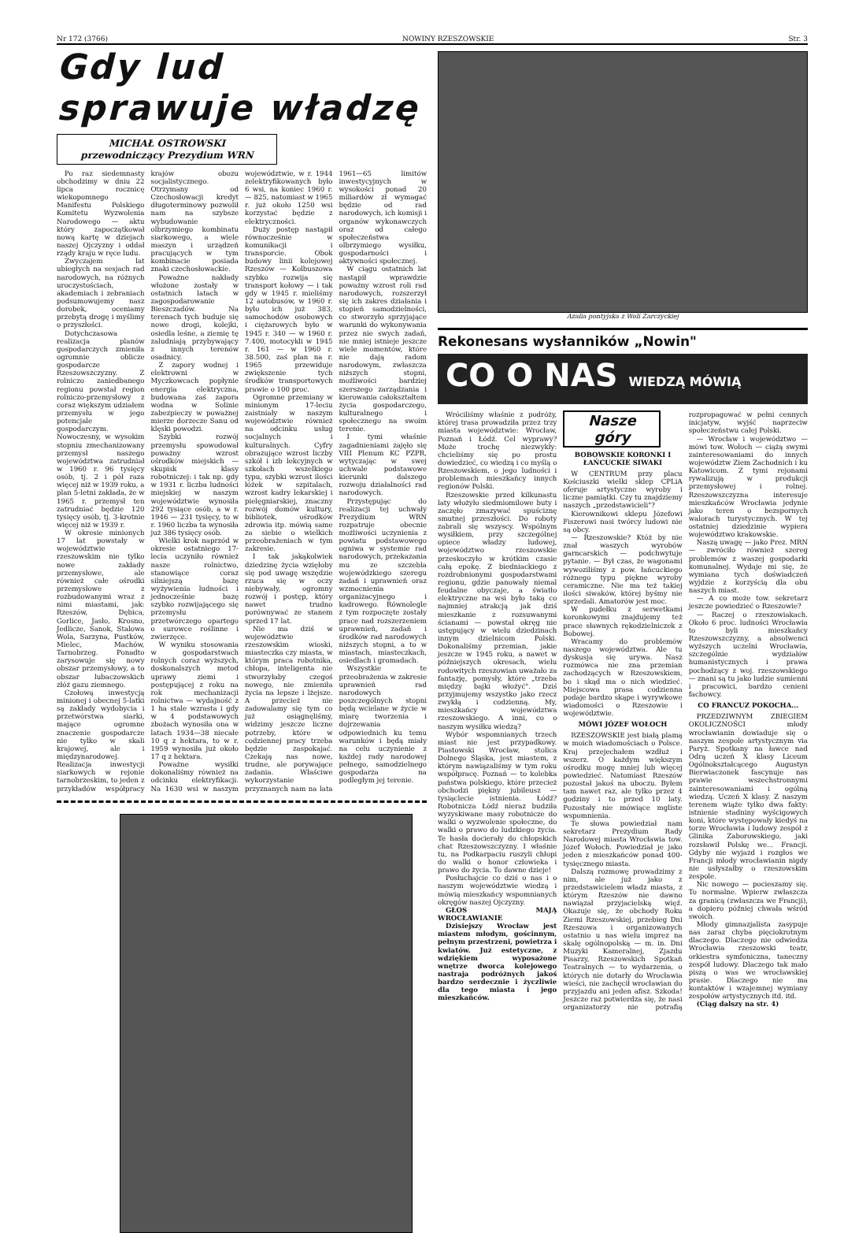Nr 172 (3766) NOWINY RZESZOWSKIE Str. 3
Gdy lud sprawuje władzę
MICHAŁ OSTROWSKI
przewodniczący Prezydium WRN
Po raz siedemnasty obchodzimy w dniu 22 lipca rocznicę wiekopomnego Manifestu Polskiego Komitetu Wyzwolenia Narodowego — aktu który zapoczątkował nową kartę w dziejach naszej Ojczyzny i oddał rządy kraju w ręce ludu.
Zwyczajem lat ubiegłych na sesjach rad narodowych, na różnych uroczystościach, akademiach i zebraniach podsumowujemy nasz dorobek, oceniamy przebytą drogę i myślimy o przyszłości.
Dotychczasowa realizacja planów gospodarczych zmieniła ogromnie oblicze gospodarcze Rzeszowszczyzny. Z rolniczo zaniedbanego regionu powstał region rolniczo-przemysłowy z coraz większym udziałem przemysłu w jego potencjale gospodarczym. Nowoczesny, w wysokim stopniu zmechanizowany przemysł naszego województwa zatrudniał w 1960 r. 96 tysięcy osób, tj. 2 i pół raza więcej niż w 1939 roku, a plan 5-letni zakłada, że w 1965 r. przemysł ten zatrudniać będzie 120 tysięcy osób, tj. 3-krotnie więcej niż w 1939 r.
W okresie minionych 17 lat powstały w województwie rzeszowskim nie tylko nowe zakłady przemysłowe, ale również całe ośrodki przemysłowe z rozbudowanymi wraz z nimi miastami, jak: Rzeszów, Dębica, Gorlice, Jasło, Krosno, Jedlicze, Sanok, Stalowa Wola, Sarzyna, Pustków, Mielec, Machów, Tarnobrzeg. Ponadto zarysowuje się nowy obszar przemysłowy, a to obszar lubaczowskich złóż gazu ziemnego.
Czołową inwestycją minionej i obecnej 5-latki są zakłady wydobycia i przetwórstwa siarki, mające ogromne znaczenie gospodarcze nie tylko w skali krajowej, ale i międzynarodowej. Realizacja inwestycji siarkowych w rejonie tarnobrzeskim, to jeden z przykładów współpracy krajów obozu socjalistycznego. Otrzymany od Czechosłowacji kredyt długoterminowy pozwolił nam na szybsze wybudowanie olbrzymiego kombinatu siarkowego, a wiele maszyn i urządzeń pracujących w tym kombinacie posiada znaki czechosłowackie.
Poważne nakłady włożone zostały w ostatnich latach w zagospodarowanie Bieszczadów. Na terenach tych buduje się nowe drogi, kolejki, osiedla leśne, a ziemię tę zaludniają przybywający z innych terenów osadnicy.
Z zapory wodnej i elektrowni w Myczkowcach popłynie energia elektryczna, budowana zaś zapora wodna w Solinie zabezpieczy w poważnej mierze dorzecze Sanu od klęski powodzi.
Szybki rozwój przemysłu spowodował poważny wzrost ośrodków miejskich — skupisk klasy robotniczej: i tak np. gdy w 1931 r. liczba ludności miejskiej w naszym województwie wynosiła 292 tysiące osób, a w r. 1946 — 231 tysięcy, to w r. 1960 liczba ta wynosiła już 386 tysięcy osób.
Wielki krok naprzód w okresie ostatniego 17-lecia uczyniło również nasze rolnictwo, stanowiące coraz silniejszą bazę wyżywienia ludności i jednocześnie bazę szybko rozwijającego się przemysłu przetwórczego opartego o surowce roślinne i zwierzęce.
W wyniku stosowania w gospodarstwach rolnych coraz wyższych, doskonalszych metod uprawy ziemi i postępującej z roku na rok mechanizacji rolnictwa — wydajność z 1 ha stale wzrasta i gdy w 4 podstawowych zbożach wynosiła ona w latach 1934—38 niecałe 10 q z hektara, to w r. 1959 wynosiła już około 17 q z hektara.
Poważne wysiłki dokonaliśmy również na odcinku elektryfikacji. Na 1630 wsi w naszym województwie, w r. 1944 zelektryfikowanych było 6 wsi, na koniec 1960 r. — 825, natomiast w 1965 r. już około 1250 wsi korzystać będzie z elektryczności.
Duży postęp nastąpił równocześnie w komunikacji i transporcie. Obok budowy linii kolejowej Rzeszów — Kolbuszowa szybko rozwija się transport kołowy — i tak gdy w 1945 r. mieliśmy 12 autobusów, w 1960 r. było ich już 383, samochodów osobowych i ciężarowych było w 1945 r. 340 — w 1960 r. 7.400, motocykli w 1945 r. 161 — w 1960 r. 38.500, zaś plan na r. 1965 przewiduje zwiększenie tych środków transportowych prawie o 100 proc.
Ogromne przemiany w minionym 17-leciu zaistniały w naszym województwie również na odcinku usług socjalnych i kulturalnych. Cyfry obrazujące wzrost liczby szkół i izb lekcyjnych w szkołach wszelkiego typu, szybki wzrost ilości łóżek w szpitalach, wzrost kadry lekarskiej i pielęgniarskiej, znaczny rozwój domów kultury, bibliotek, ośrodków zdrowia itp. mówią same za siebie o wielkich przeobrażeniach w tym zakresie.
I tak jakąkolwiek dziedzinę życia wzięłoby się pod uwagę wszędzie rzuca się w oczy niebywały, ogromny rozwój i postęp, który nawet trudno porównywać ze stanem sprzed 17 lat.
Nie ma dziś w województwie rzeszowskim wioski, miasteczka czy miasta, w którym praca robotnika, chłopa, inteligenta nie stworzyłaby czegoś nowego, nie zmieniła życia na lepsze i lżejsze. A przecież nie zadowalamy się tym co już osiągnęliśmy, widzimy jeszcze liczne potrzeby, które w codziennej pracy trzeba będzie zaspokajać. Czekają nas nowe, trudne, ale porywające zadania. Właściwe wykorzystanie przyznanych nam na lata 1961—65 limitów inwestycyjnych w wysokości ponad 20 miliardów zł wymagać będzie od rad narodowych, ich komisji i organów wykonawczych oraz od całego społeczeństwa olbrzymiego wysiłku, gospodarności i aktywności społecznej.
W ciągu ostatnich lat nastąpił wprawdzie poważny wzrost roli rad narodowych, rozszerzył się ich zakres działania i stopień samodzielności, co stworzyło sprzyjające warunki do wykonywania przez nie swych zadań, nie mniej istnieje jeszcze wiele momentów, które nie dają radom narodowym, zwłaszcza niższych stopni, możliwości bardziej szerszego zarządzania i kierowania całokształtem życia gospodarczego, kulturalnego i społecznego na swoim terenie.
I tymi właśnie zagadnieniami zajęło się VIII Plenum KC PZPR, wytyczając w swej uchwale podstawowe kierunki dalszego rozwoju działalności rad narodowych.
Przystępując do realizacji tej uchwały Prezydium WRN rozpatruje obecnie możliwości uczynienia z powiatu podstawowego ogniwa w systemie rad narodowych, przekazania mu ze szczebla wojewódzkiego szeregu zadań i uprawnień oraz wzmocnienia organizacyjnego i kadrowego. Równolegle z tym rozpoczęte zostały prace nad rozszerzeniem uprawnień, zadań i środków rad narodowych niższych stopni, a to w miastach, miasteczkach, osiedlach i gromadach.
Wszystkie te przeobrażenia w zakresie uprawnień rad narodowych poszczególnych stopni będą wcielane w życie w miarę tworzenia i dojrzewania odpowiednich ku temu warunków i będą miały na celu uczynienie z każdej rady narodowej pełnego, samodzielnego gospodarza na podległym jej terenie.
Azalia pontyjska z Woli Zarczyckiej
Rekonesans wysłanników „Nowin"
CO O NAS WIEDZĄ MÓWIĄ
Wróciliśmy właśnie z podróży, której trasa prowadziła przez trzy miasta województwie: Wrocław, Poznań i Łódź. Cel wyprawy? Może trochę niezwykły: chcieliśmy się po prostu dowiedzieć, co wiedzą i co myślą o Rzeszowskiem, o jego ludności i problemach mieszkańcy innych regionów Polski.
Rzeszowskie przed kilkunastu laty włożyło siedmiomilowe buty i zaczęło zmazywać spuściznę smutnej przeszłości. Do roboty zabrali się wszyscy. Wspólnym wysiłkiem, przy szczególnej opiece władzy ludowej, województwo rzeszowskie przeskoczyło w krótkim czasie całą epokę. Z biedniackiego z rozdrobnionymi gospodarstwami regionu, gdzie panowały niemal feudalne obyczaje, a światło elektryczne na wsi było taką co najmniej atrakcją jak dziś mieszkanie z rozsuwanymi ścianami — powstał okręg nie ustępujący w wielu dziedzinach innym dzielnicom Polski. Dokonaliśmy przemian, jakie jeszcze w 1945 roku, a nawet w późniejszych okresach, wielu rodowitych rzeszowian uważało za fantazję, pomysły, które „trzeba między bajki włożyć". Dziś przyjmujemy wszystko jako rzecz zwykłą i codzienną. My, mieszkańcy województwa rzeszowskiego. A inni, co o naszym wysiłku wiedzą?
Wybór wspomnianych trzech miast nie jest przypadkowy. Piastowski Wrocław, stolica Dolnego Śląska, jest miastem, z którym nawiązaliśmy w tym roku współpracę. Poznań — to kolebka państwa polskiego, które przecież obchodzi piękny jubileusz — tysiąclecie istnienia. Łódź? Robotnicza Łódź nieraz budziła wyzyskiwane masy robotnicze do walki o wyzwolenie społeczne, do walki o prawo do ludzkiego życia. Te hasła docierały do chłopskich chat Rzeszowszczyzny. I właśnie tu, na Podkarpaciu ruszyli chłopi do walki o honor człowieka i prawo do życia. To dawne dzieje!
Posłuchajcie co dziś o nas i o naszym województwie wiedzą i mówią mieszkańcy wspomnianych okręgów naszej Ojczyzny.
GŁOS MAJĄ WROCŁAWIANIE
Dzisiejszy Wrocław jest miastem młodym, gościnnym, pełnym przestrzeni, powietrza i kwiatów. Już estetyczne, z wdziękiem wyposażone wnętrze dworca kolejowego nastraja podróżnych jakoś bardzo serdecznie i życzliwie dla tego miasta i jego mieszkańców.
Nasze
góry
BOBOWSKIE KORONKI I ŁAŃCUCKIE SIWAKI
W CENTRUM przy placu Kościuszki wielki sklep CPLiA oferuje artystyczne wyroby i liczne pamiątki. Czy tu znajdziemy naszych „przedstawicieli"?
Kierownikowi sklepu Józefowi Fiszerowi nasi twórcy ludowi nie są obcy.
— Rzeszowskie? Któż by nie znał waszych wyrobów garncarskich — podchwytuje pytanie. — Był czas, że wagonami wywoziliśmy z pow. łańcuckiego różnego typu piękne wyroby ceramiczne. Nie ma też takiej ilości siwaków, której byśmy nie sprzedali. Amatorów jest moc.
W pudełku z serwetkami koronkowymi znajdujemy też prace sławnych rękodzielniczek z Bobowej.
Wracamy do problemów naszego województwa. Ale tu dyskusja się urywa. Nasz rozmówca nie zna przemian zachodzących w Rzeszowskiem, bo i skąd ma o nich wiedzieć. Miejscowa prasa codzienna podaje bardzo skąpe i wyrywkowe wiadomości o Rzeszowie i województwie.
MÓWI JÓZEF WOŁOCH
RZESZOWSKIE jest białą plamą w moich wiadomościach o Polsce. Kraj przejechałem wzdłuż i wszerz. O każdym większym ośrodku mogę mniej lub więcej powiedzieć. Natomiast Rzeszów pozostał jakoś na uboczu. Byłem tam nawet raz, ale tylko przez 4 godziny i to przed 10 laty. Pozostały nie mówiące mgliste wspomnienia.
Te słowa powiedział nam sekretarz Prezydium Rady Narodowej miasta Wrocławia tow. Józef Wołoch. Powiedział je jako jeden z mieszkańców ponad 400-tysięcznego miasta.
Dalszą rozmowę prowadzimy z nim, ale już jako z przedstawicielem władz miasta, z którym Rzeszów nie dawno nawiązał przyjacielską więź. Okazuje się, że obchody Roku Ziemi Rzeszowskiej, przebieg Dni Rzeszowa i organizowanych ostatnio u nas wielu imprez na skalę ogólnopolską — m. in. Dni Muzyki Kameralnej, Zjazdu Pisarzy, Rzeszowskich Spotkań Teatralnych — to wydarzenia, o których nie dotarły do Wrocławia wieści, nie zachęcił wrocławian do przyjazdu ani jeden afisz. Szkoda! Jeszcze raz potwierdza się, że nasi organizatorzy nie potrafią rozpropagować w pełni cennych inicjatyw, wyjść naprzeciw społeczeństwu całej Polski.
— Wrocław i województwo — mówi tow. Wołoch — ciążą swymi zainteresowaniami do innych województw Ziem Zachodnich i ku Katowicom. Z tymi rejonami rywalizują w produkcji przemysłowej i rolnej. Rzeszowszczyzna interesuje mieszkańców Wrocławia jedynie jako teren o bezspornych walorach turystycznych. W tej ostatniej dziedzinie wypiera województwo krakowskie.
Naszą uwagę — jako Prez. MRN — zwróciło również szereg problemów z waszej gospodarki komunalnej. Wydaje mi się, że wymiana tych doświadczeń wyjdzie z korzyścią dla obu naszych miast.
— A co może tow. sekretarz jeszcze powiedzieć o Rzeszowie?
— Raczej o rzeszowiakach. Około 6 proc. ludności Wrocławia to byli mieszkańcy Rzeszowszczyzny, a absolwenci wyższych uczelni Wrocławia, szczególnie wydziałów humanistycznych i prawa pochodzący z woj. rzeszowskiego — znani są tu jako ludzie sumienni i pracowici, bardzo cenieni fachowcy.
CO FRANCUZ POKOCHA...
PRZEDZIWNYM ZBIEGIEM OKOLICZNOŚCI młody wrocławianin dowiaduje się o naszym zespole artystycznym via Paryż. Spotkany na ławce nad Odrą uczeń X klasy Liceum Ogólnokształcącego Augustyn Bierwiaczonek fascynuje nas prawie wszechstronnymi zainteresowaniami i ogólną wiedzą. Uczeń X klasy. Z naszym terenem wiąże tylko dwa fakty: istnienie stadniny wyścigowych koni, które występowały kiedyś na torze Wrocławia i ludowy zespół z Glinika Zaborowskiego, jaki rozsławił Polskę we... Francji. Gdyby nie wyjazd i rozgłos we Francji młody wrocławianin nigdy nie usłyszałby o rzeszowskim zespole.
Nic nowego — pocieszamy się. To normalne. Wpierw zwłaszcza za granicą (zwłaszcza we Francji), a dopiero później chwała wśród swoich.
Młody gimnazjalista zasypuje nas zaraz chyba pięciokrotnym dlaczego. Dlaczego nie odwiedza Wrocławia rzeszowski teatr, orkiestra symfoniczna, taneczny zespół ludowy. Dlaczego tak mało piszą o was we wrocławskiej prasie. Dlaczego nie ma kontaktów i wzajemnej wymiany zespołów artystycznych itd. itd.
(Ciąg dalszy na str. 4)